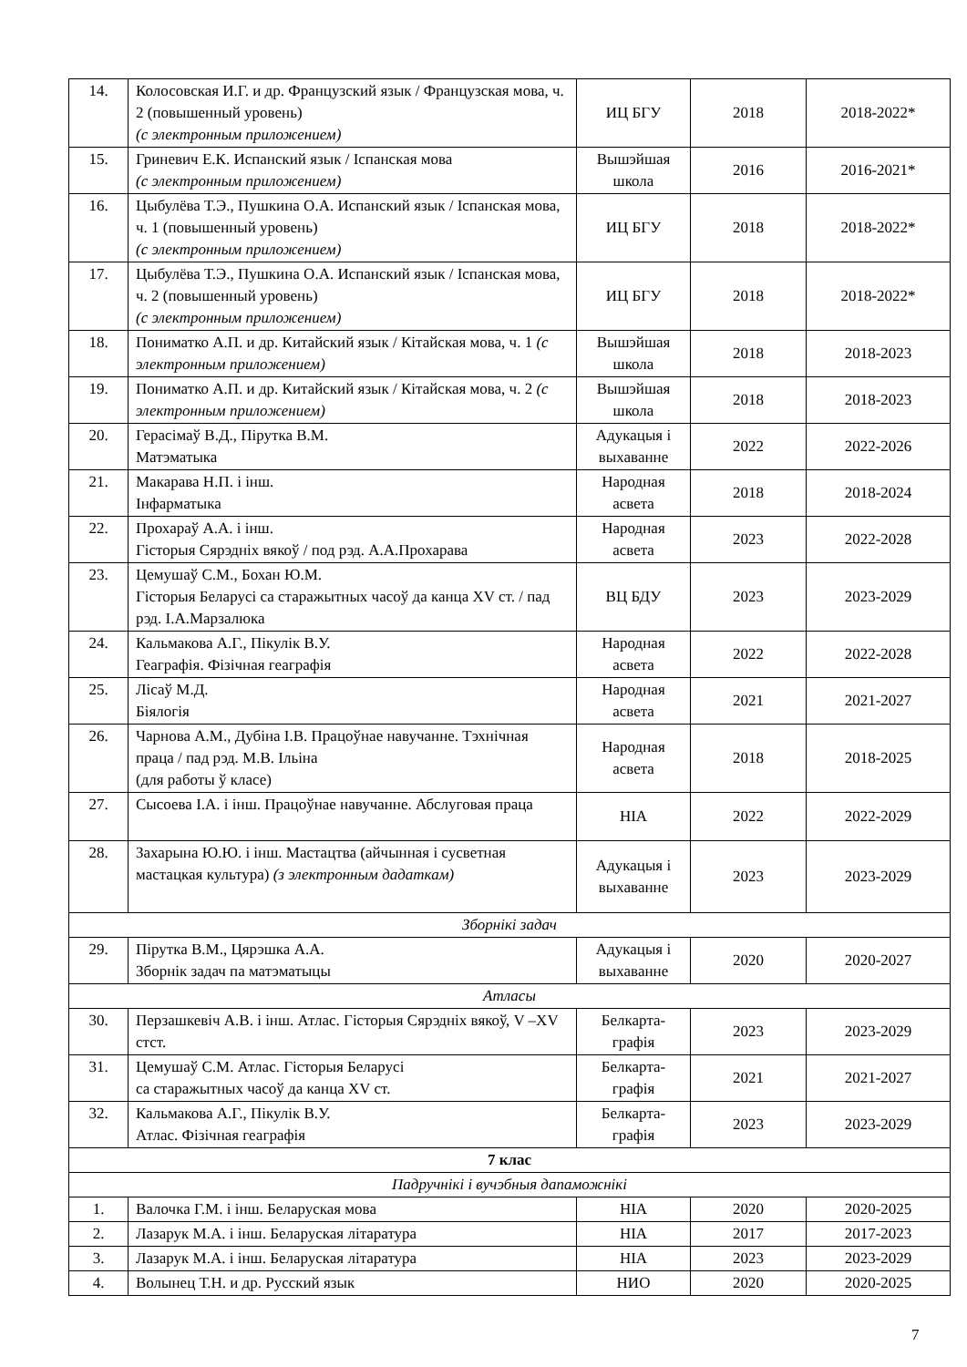| 14. | Колосовская И.Г. и др. Французский язык / Французская мова, ч. 2 (повышенный уровень) (с электронным приложением) | ИЦ БГУ | 2018 | 2018-2022* |
| 15. | Гриневич Е.К. Испанский язык / Іспанская мова (с электронным приложением) | Вышэйшая школа | 2016 | 2016-2021* |
| 16. | Цыбулёва Т.Э., Пушкина О.А. Испанский язык / Іспанская мова, ч. 1 (повышенный уровень) (с электронным приложением) | ИЦ БГУ | 2018 | 2018-2022* |
| 17. | Цыбулёва Т.Э., Пушкина О.А. Испанский язык / Іспанская мова, ч. 2 (повышенный уровень) (с электронным приложением) | ИЦ БГУ | 2018 | 2018-2022* |
| 18. | Пониматко А.П. и др. Китайский язык / Кітайская мова, ч. 1 (с электронным приложением) | Вышэйшая школа | 2018 | 2018-2023 |
| 19. | Пониматко А.П. и др. Китайский язык / Кітайская мова, ч. 2 (с электронным приложением) | Вышэйшая школа | 2018 | 2018-2023 |
| 20. | Герасімаў В.Д., Пірутка В.М. Матэматыка | Адукацыя і выхаванне | 2022 | 2022-2026 |
| 21. | Макарава Н.П. і інш. Інфарматыка | Народная асвета | 2018 | 2018-2024 |
| 22. | Прохараў А.А. і інш. Гісторыя Сярэдніх вякоў / под рэд. А.А.Прохарава | Народная асвета | 2023 | 2022-2028 |
| 23. | Цемушаў С.М., Бохан Ю.М. Гісторыя Беларусі са старажытных часоў да канца XV ст. / пад рэд. І.А.Марзалюка | ВЦ БДУ | 2023 | 2023-2029 |
| 24. | Кальмакова А.Г., Пікулік В.У. Геаграфія. Фізічная геаграфія | Народная асвета | 2022 | 2022-2028 |
| 25. | Лісаў М.Д. Біялогія | Народная асвета | 2021 | 2021-2027 |
| 26. | Чарнова А.М., Дубіна І.В. Працоўнае навучанне. Тэхнічная праца / пад рэд. М.В. Ільіна (для работы ў класе) | Народная асвета | 2018 | 2018-2025 |
| 27. | Сысоева І.А. і інш. Працоўнае навучанне. Абслуговая праца | НІА | 2022 | 2022-2029 |
| 28. | Захарына Ю.Ю. і інш. Мастацтва (айчынная і сусветная мастацкая культура) (з электронным дадаткам) | Адукацыя і выхаванне | 2023 | 2023-2029 |
| Зборнікі задач | | | | |
| 29. | Пірутка В.М., Цярэшка А.А. Зборнік задач па матэматыцы | Адукацыя і выхаванне | 2020 | 2020-2027 |
| Атласы | | | | |
| 30. | Перзашкевіч А.В. і інш. Атлас. Гісторыя Сярэдніх вякоў, V –XV стст. | Белкарта-графія | 2023 | 2023-2029 |
| 31. | Цемушаў С.М. Атлас. Гісторыя Беларусі са старажытных часоў да канца XV ст. | Белкарта-графія | 2021 | 2021-2027 |
| 32. | Кальмакова А.Г., Пікулік В.У. Атлас. Фізічная геаграфія | Белкарта-графія | 2023 | 2023-2029 |
| 7 клас | | | | |
| Падручнікі і вучэбныя дапаможнікі | | | | |
| 1. | Валочка Г.М. і інш. Беларуская мова | НІА | 2020 | 2020-2025 |
| 2. | Лазарук М.А. і інш. Беларуская літаратура | НІА | 2017 | 2017-2023 |
| 3. | Лазарук М.А. і інш. Беларуская літаратура | НІА | 2023 | 2023-2029 |
| 4. | Волынец Т.Н. и др. Русский язык | НИО | 2020 | 2020-2025 |
7